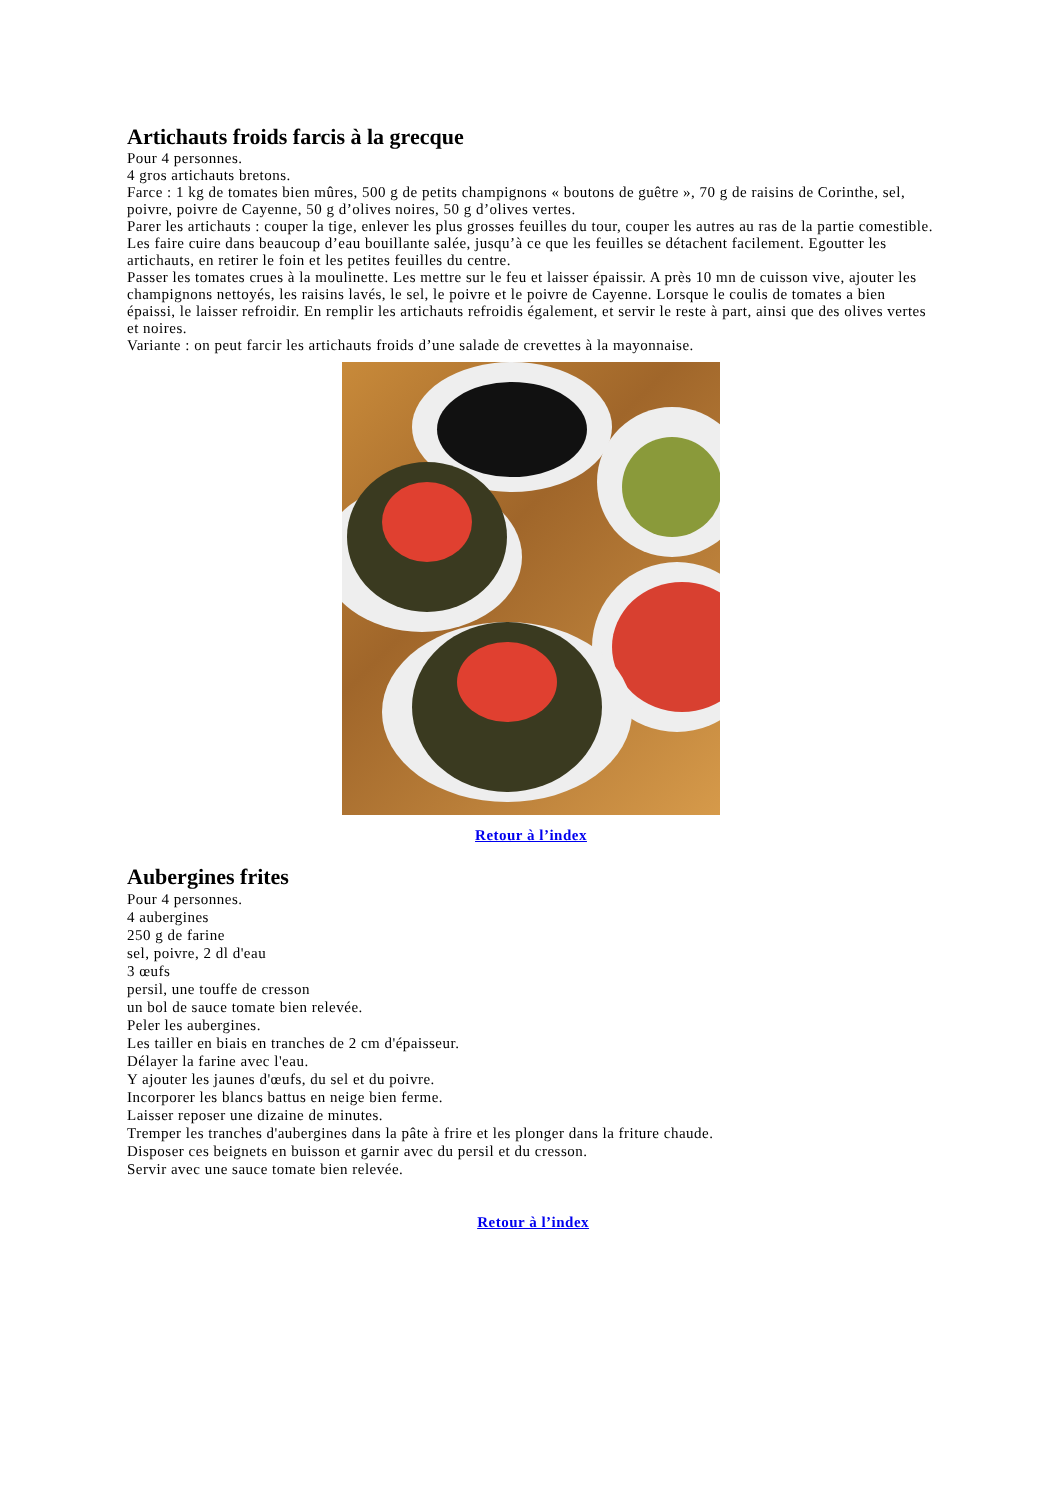Artichauts froids farcis à la grecque
Pour 4 personnes.
4 gros artichauts bretons.
Farce : 1 kg de tomates bien mûres, 500 g de petits champignons « boutons de guêtre », 70 g de raisins de Corinthe, sel, poivre, poivre de Cayenne, 50 g d’olives noires, 50 g d’olives vertes.
Parer les artichauts : couper la tige, enlever les plus grosses feuilles du tour, couper les autres au ras de la partie comestible. Les faire cuire dans beaucoup d’eau bouillante salée, jusqu’à ce que les feuilles se détachent facilement. Egoutter les artichauts, en retirer le foin et les petites feuilles du centre.
Passer les tomates crues à la moulinette. Les mettre sur le feu et laisser épaissir. A près 10 mn de cuisson vive, ajouter les champignons nettoyés, les raisins lavés, le sel, le poivre et le poivre de Cayenne. Lorsque le coulis de tomates a bien épaissi, le laisser refroidir. En remplir les artichauts refroidis également, et servir le reste à part, ainsi que des olives vertes et noires.
Variante : on peut farcir les artichauts froids d’une salade de crevettes à la mayonnaise.
Retour à l’index
Aubergines frites
Pour 4 personnes.
4 aubergines
250 g de farine
sel, poivre, 2 dl d'eau
3 œufs
persil, une touffe de cresson
un bol de sauce tomate bien relevée.
Peler les aubergines.
Les tailler en biais en tranches de 2 cm d'épaisseur.
Délayer la farine avec l'eau.
Y ajouter les jaunes d'œufs, du sel et du poivre.
Incorporer les blancs battus en neige bien ferme.
Laisser reposer une dizaine de minutes.
Tremper les tranches d'aubergines dans la pâte à frire et les plonger dans la friture chaude.
Disposer ces beignets en buisson et garnir avec du persil et du cresson.
Servir avec une sauce tomate bien relevée.
Retour à l’index